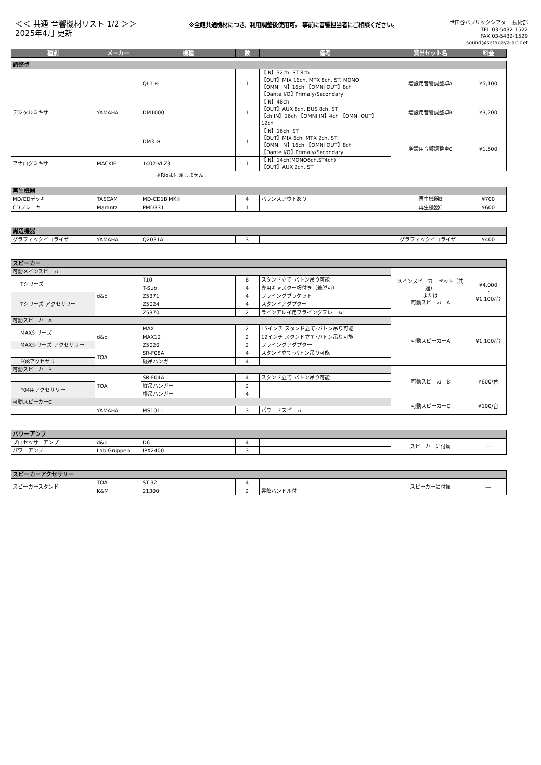＜＜ 共通 音響機材リスト 1/2 ＞＞
2025年4月 更新
※全館共通機材につき、利用調整後使用可。 事前に音響担当者にご相談ください。
世田谷パブリックシアター 技術部
TEL 03-5432-1522
FAX 03-5432-1529
sound@setagaya-ac.net
| 種別 | メーカー | 機種 | 数 | 備考 | 貸出セット名 | 料金 |
| --- | --- | --- | --- | --- | --- | --- |
| 調整卓 | | | | | | |
| デジタルミキサー | YAMAHA | QL1 ※ | 1 | 【IN】32ch. ST 8ch 【OUT】MIX 16ch. MTX 8ch. ST. MONO 【OMNI IN】16ch 【OMNI OUT】8ch 【Dante I/O】Primaly/Secondary | 増設用音響調整卓A | ¥5,100 |
| | | DM1000 | 1 | 【IN】48ch 【OUT】AUX 8ch. BUS 8ch. ST 【ch IN】16ch 【OMNI IN】4ch 【OMNI OUT】12ch | 増設用音響調整卓B | ¥3,200 |
| | | DM3 ※ | 1 | 【IN】16ch. ST 【OUT】MIX 6ch. MTX 2ch. ST 【OMNI IN】16ch 【OMNI OUT】8ch 【Dante I/O】Primaly/Secondary | 増設用音響調整卓C | ¥1,500 |
| アナログミキサー | MACKIE | 1402-VLZ3 | 1 | 【IN】14ch(MONO6ch.ST4ch) 【OUT】AUX 2ch. ST | | |
※Rioは付属しません。
| 再生機器 | | | | | | |
| MD/CDデッキ | TASCAM | MD-CD1B MKⅢ | 4 | バランスアウトあり | 再生機器B | ¥700 |
| CDプレーヤー | Marantz | PMD331 | 1 | | 再生機器C | ¥600 |
| 周辺機器 | | | | | | |
| グラフィックイコライザー | YAMAHA | Q2031A | 3 | | グラフィックイコライザー | ¥400 |
| スピーカー | | | | | | |
| 可動メインスピーカー | | | | | メインスピーカーセット（共通） または 可動スピーカーA | ¥4,000 ・ ¥1,100/台 |
| Tシリーズ | d&b | T10 | 8 | スタンド立て･バトン吊り可能 | | |
| | | T-Sub | 4 | 専用キャスター板付き（着脱可） | | |
| Tシリーズ アクセサリー | | Z5371 | 4 | フライングブラケット | | |
| | | Z5024 | 4 | スタンドアダプター | | |
| | | Z5370 | 2 | ラインアレイ用フライングフレーム | | |
| 可動スピーカーA | | | | | 可動スピーカーA | ¥1,100/台 |
| MAXシリーズ | d&b | MAX | 2 | 15インチ スタンド立て･バトン吊り可能 | | |
| | | MAX12 | 2 | 12インチ スタンド立て･バトン吊り可能 | | |
| MAXシリーズ アクセサリー | | Z5020 | 2 | フライングアダプター | | |
| | TOA | SR-F08A | 4 | スタンド立て･バトン吊り可能 | | |
| F08アクセサリー | | 縦吊ハンガー | 4 | | | |
| 可動スピーカーB | | | | | 可動スピーカーB | ¥600/台 |
| | TOA | SR-F04A | 4 | スタンド立て･バトン吊り可能 | | |
| F04用アクセサリー | | 縦吊ハンガー | 2 | | | |
| | | 横吊ハンガー | 4 | | | |
| 可動スピーカーC | | | | | 可動スピーカーC | ¥100/台 |
| | YAMAHA | MS101Ⅲ | 3 | パワードスピーカー | | |
| パワーアンプ | | | | | | |
| プロセッサーアンプ | d&b | D6 | 4 | | スピーカーに付属 | ― |
| パワーアンプ | Lab.Gruppen | IPX2400 | 3 | | | |
| スピーカーアクセサリー | | | | | | |
| スピーカースタンド | TOA | ST-32 | 4 | | スピーカーに付属 | ― |
| | K&M | 21300 | 2 | 昇降ハンドル付 | | |